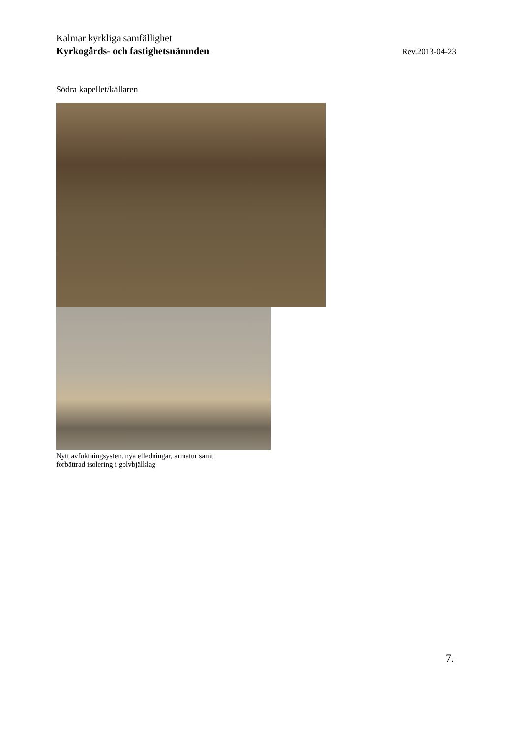Kalmar kyrkliga samfällighet
Kyrkogårds- och fastighetsnämnden Rev.2013-04-23
Södra kapellet/källaren
Nytt avfuktningsysten, nya elledningar, armatur samt
förbättrad isolering i golvbjälklag
7.